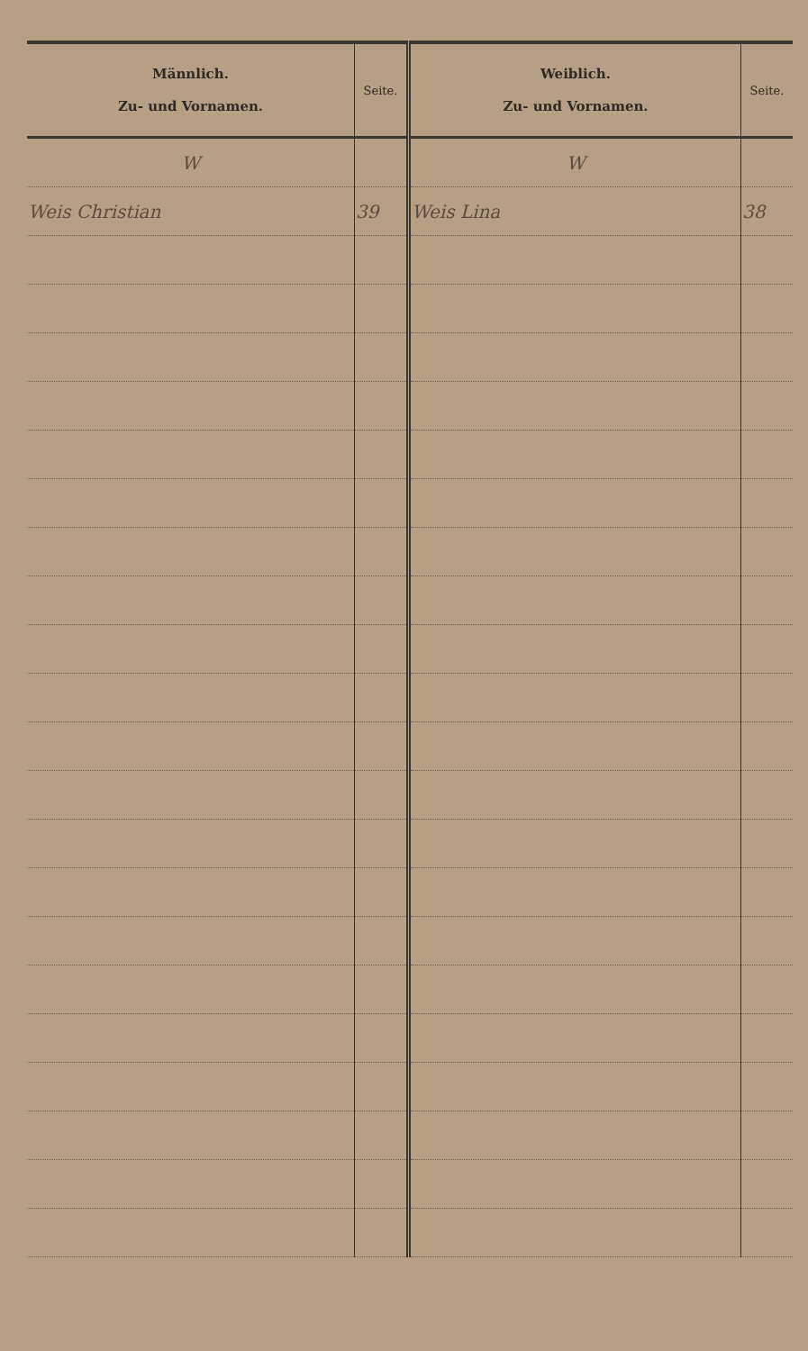| Männlich. Zu- und Vornamen. | Seite. | Weiblich. Zu- und Vornamen. | Seite. |
| --- | --- | --- | --- |
| W | | W | |
| Weis Christian | 39 | Weis Lina | 38 |